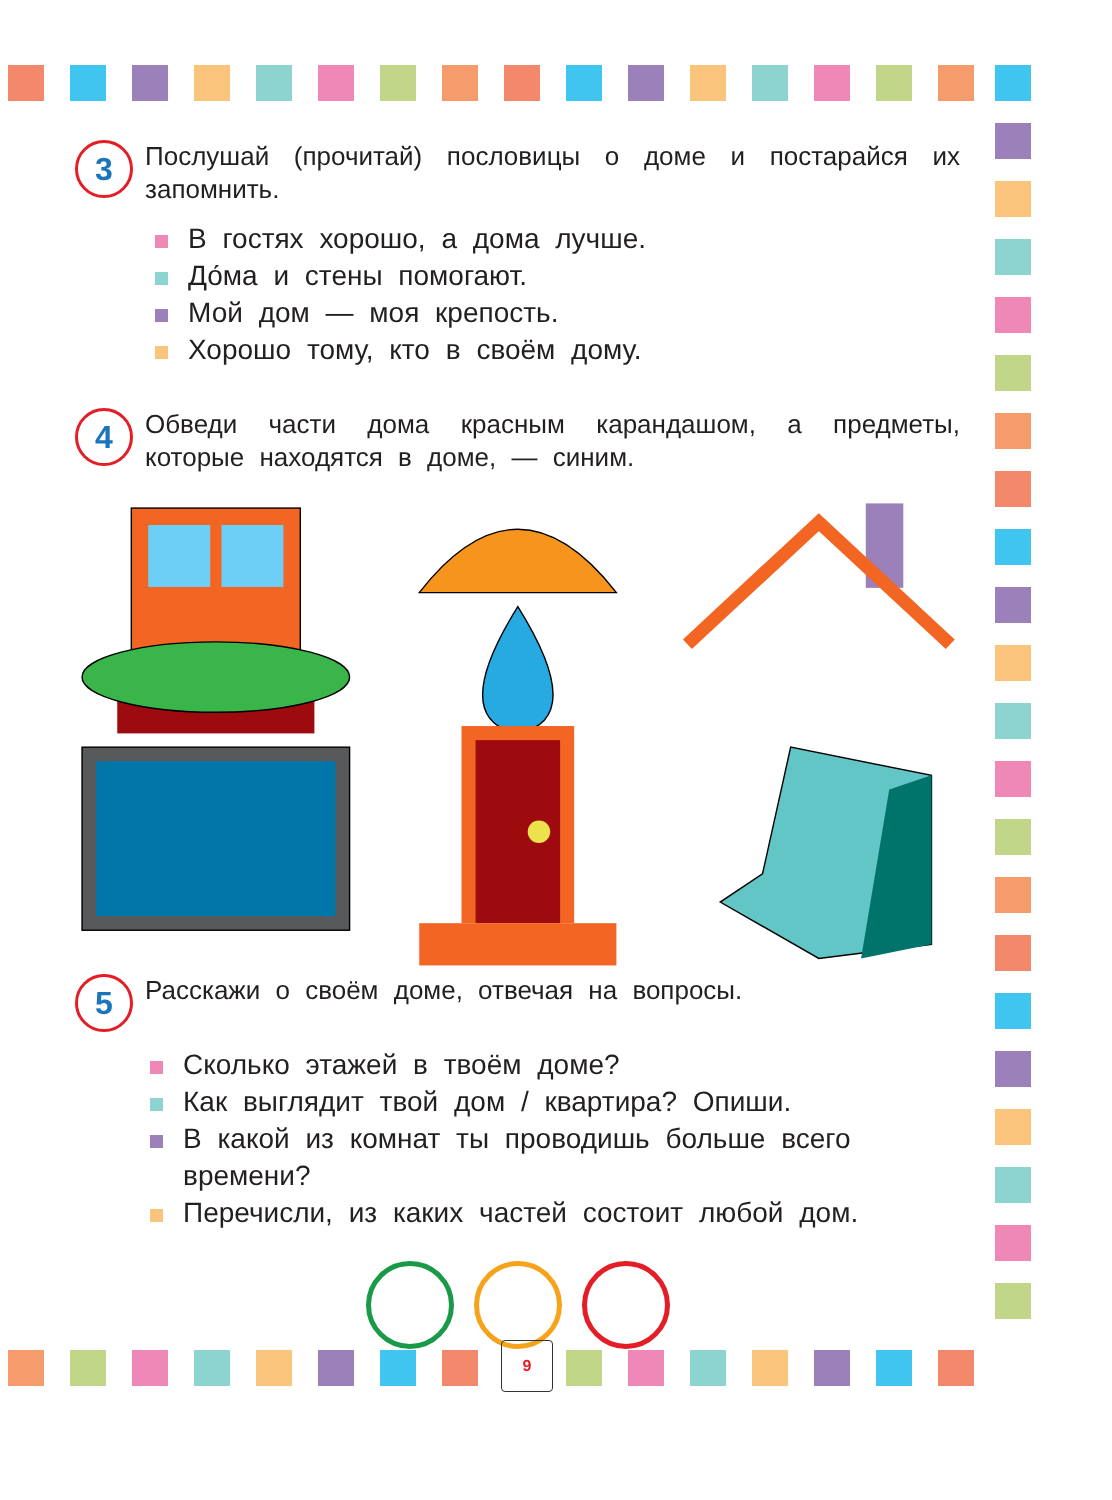3
Послушай (прочитай) пословицы о доме и постарайся их запомнить.
В гостях хорошо, а дома лучше.
До́ма и стены помогают.
Мой дом — моя крепость.
Хорошо тому, кто в своём дому.
4
Обведи части дома красным карандашом, а предметы, которые находятся в доме, — синим.
5
Расскажи о своём доме, отвечая на вопросы.
Сколько этажей в твоём доме?
Как выглядит твой дом / квартира? Опиши.
В какой из комнат ты проводишь больше всего времени?
Перечисли, из каких частей состоит любой дом.
9